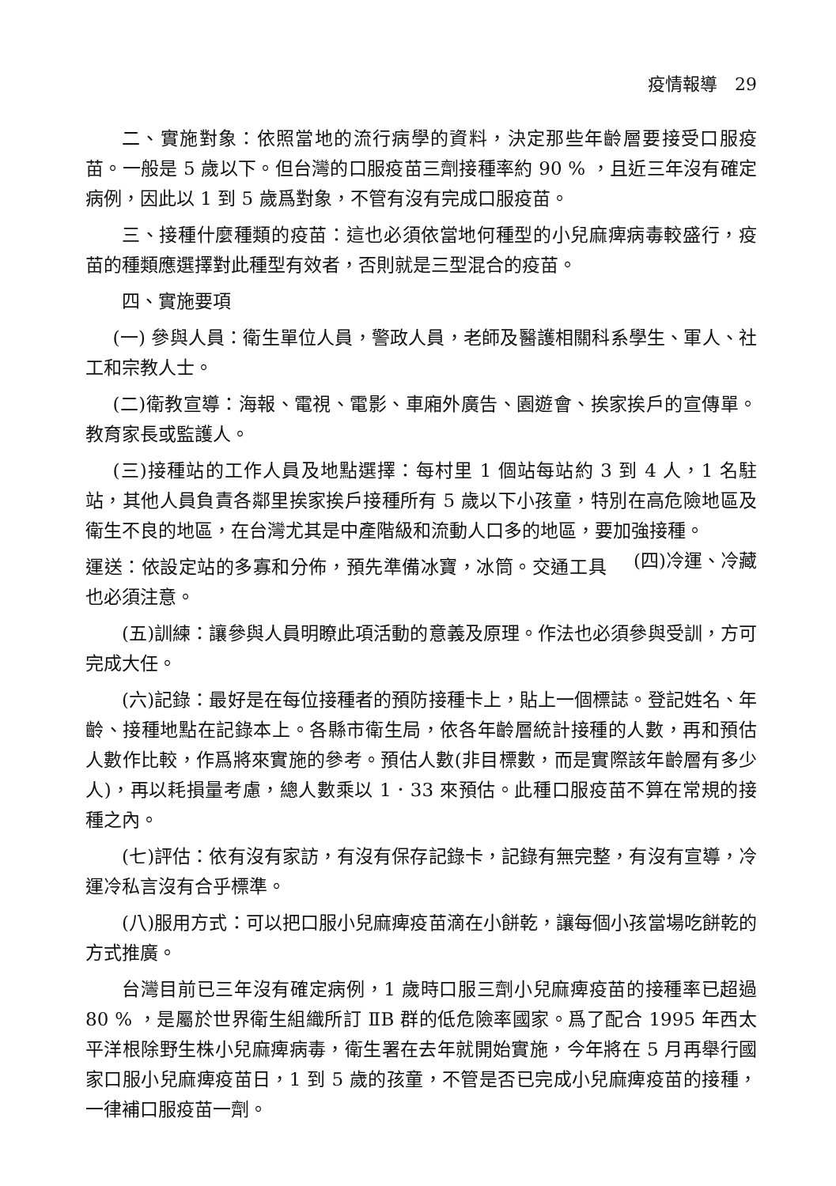疫情報導　29
二、實施對象：依照當地的流行病學的資料，決定那些年齡層要接受口服疫苗。一般是 5 歲以下。但台灣的口服疫苗三劑接種率約 90 % ，且近三年沒有確定病例，因此以 1 到 5 歲爲對象，不管有沒有完成口服疫苗。
三、接種什麼種類的疫苗：這也必須依當地何種型的小兒麻痺病毒較盛行，疫苗的種類應選擇對此種型有效者，否則就是三型混合的疫苗。
四、實施要項
(一) 參與人員：衛生單位人員，警政人員，老師及醫護相關科系學生、軍人、社工和宗教人士。
(二)衛教宣導：海報、電視、電影、車廂外廣告、園遊會、挨家挨戶的宣傳單。教育家長或監護人。
(三)接種站的工作人員及地點選擇：每村里 1 個站每站約 3 到 4 人，1 名駐站，其他人員負責各鄰里挨家挨戶接種所有 5 歲以下小孩童，特別在高危險地區及衛生不良的地區，在台灣尤其是中產階級和流動人口多的地區，要加強接種。 (四)冷運、冷藏
運送：依設定站的多寡和分佈，預先準備冰寶，冰筒。交通工具也必須注意。
(五)訓練：讓參與人員明瞭此項活動的意義及原理。作法也必須參與受訓，方可完成大任。
(六)記錄：最好是在每位接種者的預防接種卡上，貼上一個標誌。登記姓名、年齡、接種地點在記錄本上。各縣市衛生局，依各年齡層統計接種的人數，再和預估人數作比較，作爲將來實施的參考。預估人數(非目標數，而是實際該年齡層有多少人)，再以耗損量考慮，總人數乘以 1．33 來預估。此種口服疫苗不算在常規的接種之內。
(七)評估：依有沒有家訪，有沒有保存記錄卡，記錄有無完整，有沒有宣導，冷運冷私言沒有合乎標準。
(八)服用方式：可以把口服小兒麻痺疫苗滴在小餅乾，讓每個小孩當場吃餅乾的方式推廣。
台灣目前已三年沒有確定病例，1 歲時口服三劑小兒麻痺疫苗的接種率已超過 80 % ，是屬於世界衛生組織所訂 ⅡB 群的低危險率國家。爲了配合 1995 年西太平洋根除野生株小兒麻痺病毒，衛生署在去年就開始實施，今年將在 5 月再舉行國家口服小兒麻痺疫苗日，1 到 5 歲的孩童，不管是否已完成小兒麻痺疫苗的接種，一律補口服疫苗一劑。